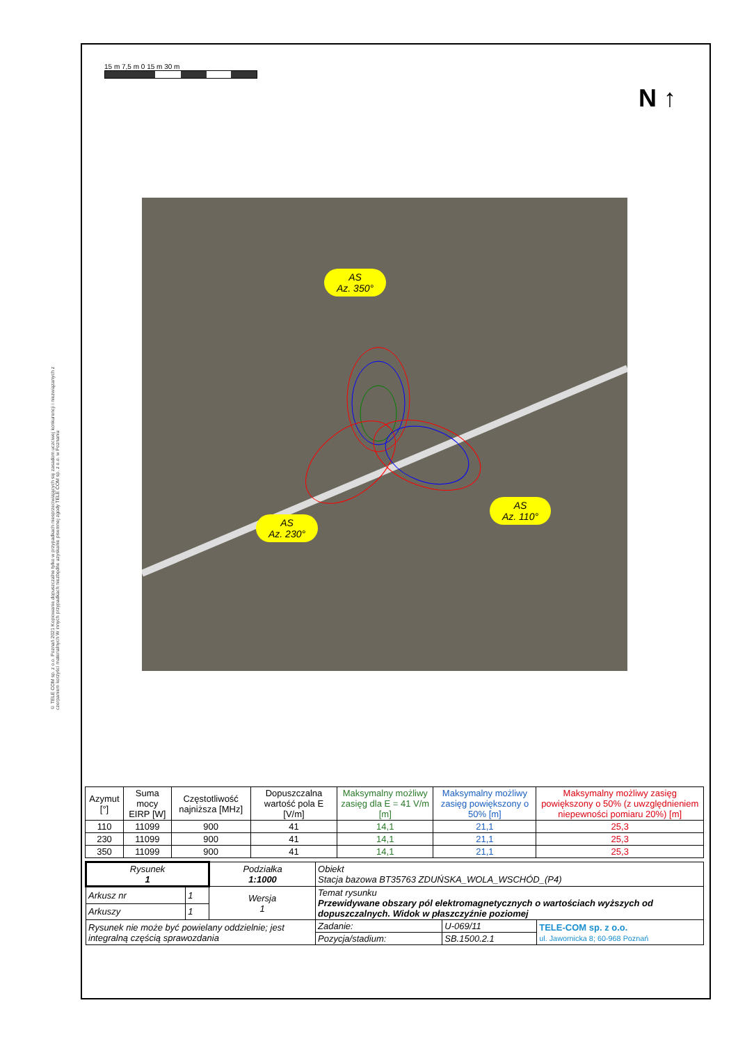15 m 7,5 m 0 15 m 30 m
N ↑
© TELE COM sp. z o.o. Poznań 2021 Kopiowanie dopuszczalne tylko w przypadkach niesprzeciwiających się zasadom uczciwej konkurencji i niezwiązanych z czerpaniem korzyści materialnych W innych przypadkach niezbędne uzyskanie pisemnej zgody TELE COM sp. z o.o. w Poznaniu
AS
Az. 350°
AS
Az. 110°
AS
Az. 230°
| Azymut [°] | Suma mocy EIRP [W] | Częstotliwość najniższa [MHz] | Dopuszczalna wartość pola E [V/m] | Maksymalny możliwy zasięg dla E = 41 V/m [m] | Maksymalny możliwy zasięg powiększony o 50% [m] | Maksymalny możliwy zasięg powiększony o 50% (z uwzględnieniem niepewności pomiaru 20%) [m] |
| --- | --- | --- | --- | --- | --- | --- |
| 110 | 11099 | 900 | 41 | 14,1 | 21,1 | 25,3 |
| 230 | 11099 | 900 | 41 | 14,1 | 21,1 | 25,3 |
| 350 | 11099 | 900 | 41 | 14,1 | 21,1 | 25,3 |
| Rysunek 1 | | Podziałka 1:1000 | Obiekt Stacja bazowa BT35763 ZDUŃSKA_WOLA_WSCHÓD_(P4) | | | |
| Arkusz nr | 1 | Wersja 1 | Temat rysunku Przewidywane obszary pól elektromagnetycznych o wartościach wyższych od dopuszczalnych. Widok w płaszczyźnie poziomej | | | |
| Arkuszy | 1 | | | | | |
| Rysunek nie może być powielany oddzielnie; jest integralną częścią sprawozdania | | | | Zadanie: | U-069/11 | TELE-COM sp. z o.o. ul. Jawornicka 8; 60-968 Poznań |
| | | | | Pozycja/stadium: | SB.1500.2.1 | |